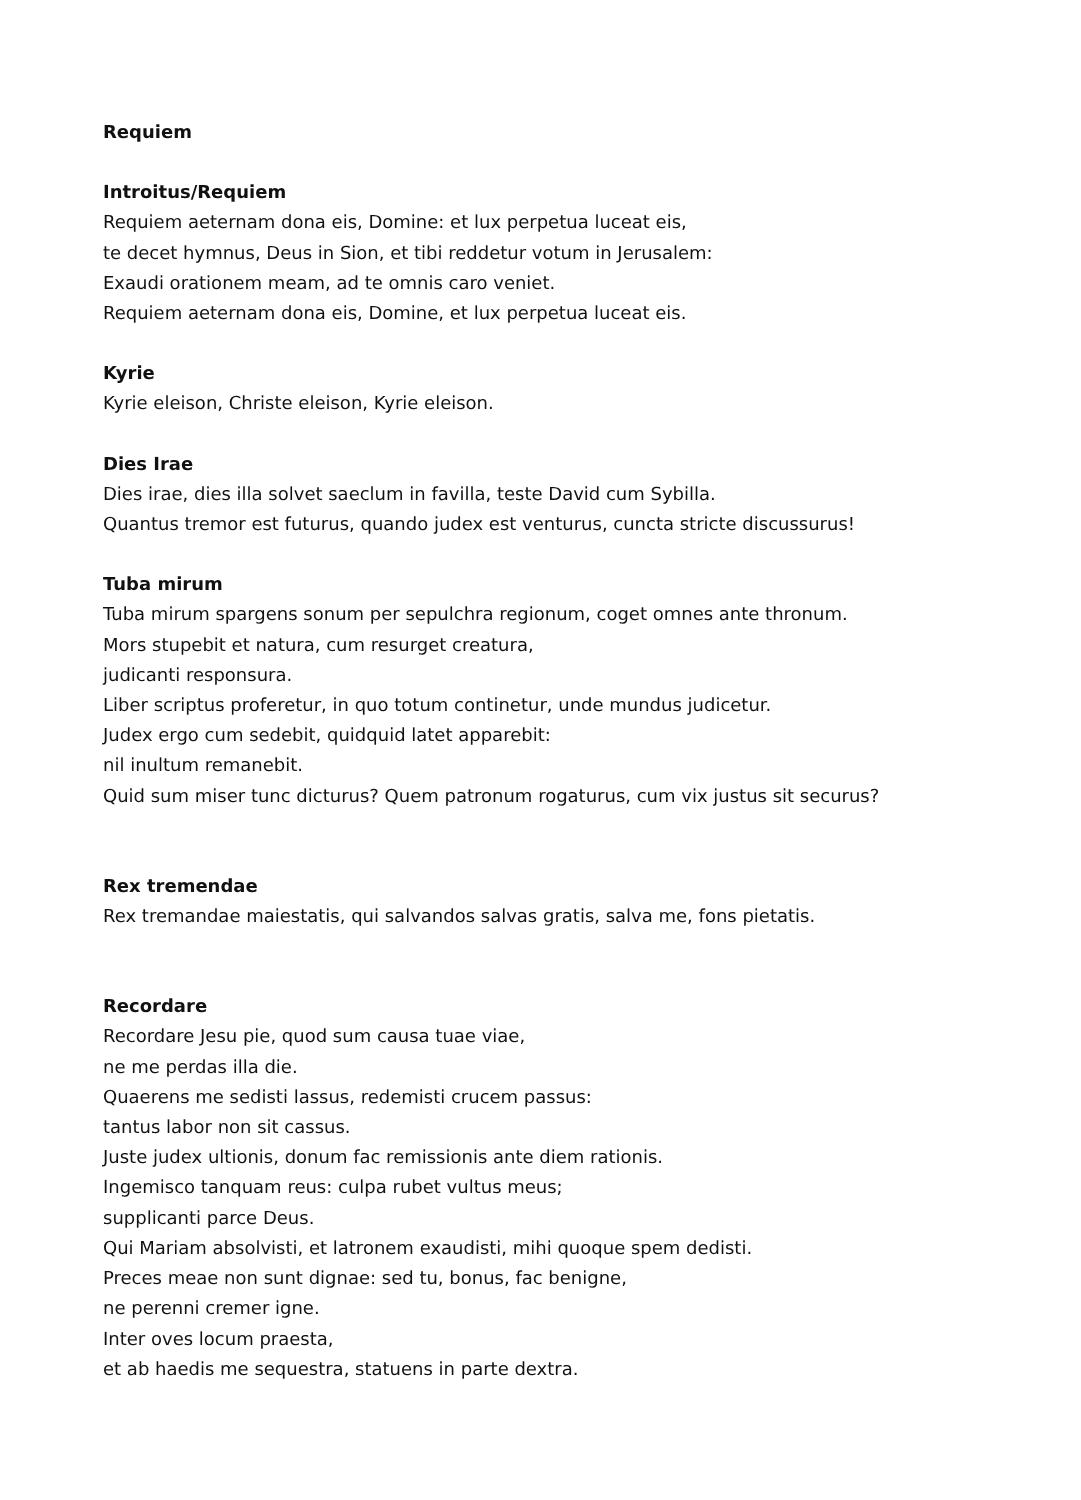Requiem
Introitus/Requiem
Requiem aeternam dona eis, Domine: et lux perpetua luceat eis,
te decet hymnus, Deus in Sion, et tibi reddetur votum in Jerusalem:
Exaudi orationem meam, ad te omnis caro veniet.
Requiem aeternam dona eis, Domine, et lux perpetua luceat eis.
Kyrie
Kyrie eleison, Christe eleison, Kyrie eleison.
Dies Irae
Dies irae, dies illa solvet saeclum in favilla, teste David cum Sybilla.
Quantus tremor est futurus, quando judex est venturus, cuncta stricte discussurus!
Tuba mirum
Tuba mirum spargens sonum per sepulchra regionum, coget omnes ante thronum.
Mors stupebit et natura, cum resurget creatura,
judicanti responsura.
Liber scriptus proferetur, in quo totum continetur, unde mundus judicetur.
Judex ergo cum sedebit, quidquid latet apparebit:
nil inultum remanebit.
Quid sum miser tunc dicturus? Quem patronum rogaturus, cum vix justus sit securus?
Rex tremendae
Rex tremandae maiestatis, qui salvandos salvas gratis, salva me, fons pietatis.
Recordare
Recordare Jesu pie, quod sum causa tuae viae,
ne me perdas illa die.
Quaerens me sedisti lassus, redemisti crucem passus:
tantus labor non sit cassus.
Juste judex ultionis, donum fac remissionis ante diem rationis.
Ingemisco tanquam reus: culpa rubet vultus meus;
supplicanti parce Deus.
Qui Mariam absolvisti, et latronem exaudisti, mihi quoque spem dedisti.
Preces meae non sunt dignae: sed tu, bonus, fac benigne,
ne perenni cremer igne.
Inter oves locum praesta,
et ab haedis me sequestra, statuens in parte dextra.